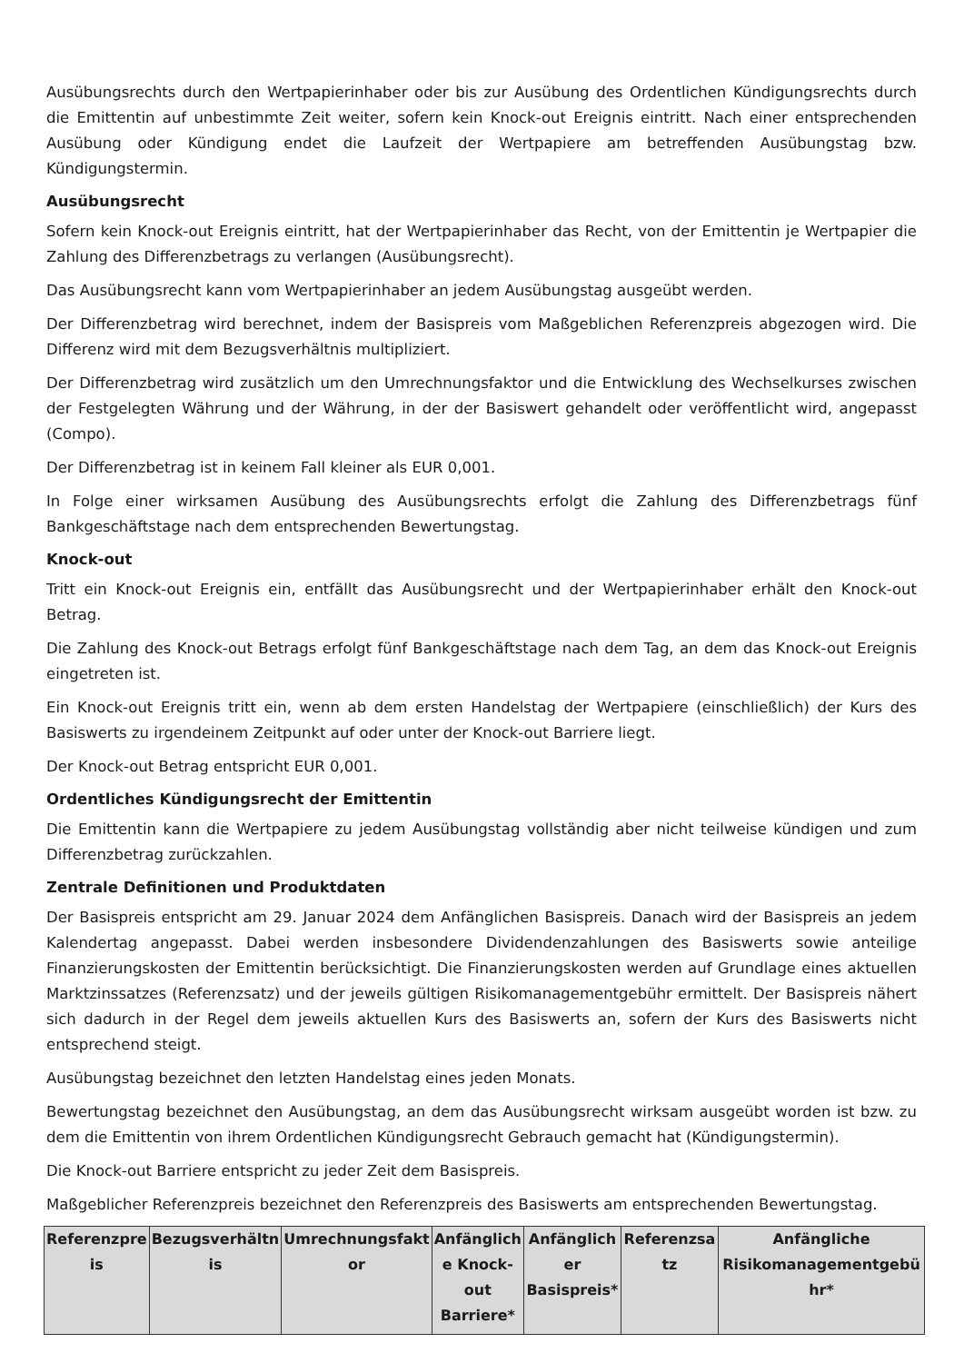Ausübungsrechts durch den Wertpapierinhaber oder bis zur Ausübung des Ordentlichen Kündigungsrechts durch die Emittentin auf unbestimmte Zeit weiter, sofern kein Knock-out Ereignis eintritt. Nach einer entsprechenden Ausübung oder Kündigung endet die Laufzeit der Wertpapiere am betreffenden Ausübungstag bzw. Kündigungstermin.
Ausübungsrecht
Sofern kein Knock-out Ereignis eintritt, hat der Wertpapierinhaber das Recht, von der Emittentin je Wertpapier die Zahlung des Differenzbetrags zu verlangen (Ausübungsrecht).
Das Ausübungsrecht kann vom Wertpapierinhaber an jedem Ausübungstag ausgeübt werden.
Der Differenzbetrag wird berechnet, indem der Basispreis vom Maßgeblichen Referenzpreis abgezogen wird. Die Differenz wird mit dem Bezugsverhältnis multipliziert.
Der Differenzbetrag wird zusätzlich um den Umrechnungsfaktor und die Entwicklung des Wechselkurses zwischen der Festgelegten Währung und der Währung, in der der Basiswert gehandelt oder veröffentlicht wird, angepasst (Compo).
Der Differenzbetrag ist in keinem Fall kleiner als EUR 0,001.
In Folge einer wirksamen Ausübung des Ausübungsrechts erfolgt die Zahlung des Differenzbetrags fünf Bankgeschäftstage nach dem entsprechenden Bewertungstag.
Knock-out
Tritt ein Knock-out Ereignis ein, entfällt das Ausübungsrecht und der Wertpapierinhaber erhält den Knock-out Betrag.
Die Zahlung des Knock-out Betrags erfolgt fünf Bankgeschäftstage nach dem Tag, an dem das Knock-out Ereignis eingetreten ist.
Ein Knock-out Ereignis tritt ein, wenn ab dem ersten Handelstag der Wertpapiere (einschließlich) der Kurs des Basiswerts zu irgendeinem Zeitpunkt auf oder unter der Knock-out Barriere liegt.
Der Knock-out Betrag entspricht EUR 0,001.
Ordentliches Kündigungsrecht der Emittentin
Die Emittentin kann die Wertpapiere zu jedem Ausübungstag vollständig aber nicht teilweise kündigen und zum Differenzbetrag zurückzahlen.
Zentrale Definitionen und Produktdaten
Der Basispreis entspricht am 29. Januar 2024 dem Anfänglichen Basispreis. Danach wird der Basispreis an jedem Kalendertag angepasst. Dabei werden insbesondere Dividendenzahlungen des Basiswerts sowie anteilige Finanzierungskosten der Emittentin berücksichtigt. Die Finanzierungskosten werden auf Grundlage eines aktuellen Marktzinssatzes (Referenzsatz) und der jeweils gültigen Risikomanagementgebühr ermittelt. Der Basispreis nähert sich dadurch in der Regel dem jeweils aktuellen Kurs des Basiswerts an, sofern der Kurs des Basiswerts nicht entsprechend steigt.
Ausübungstag bezeichnet den letzten Handelstag eines jeden Monats.
Bewertungstag bezeichnet den Ausübungstag, an dem das Ausübungsrecht wirksam ausgeübt worden ist bzw. zu dem die Emittentin von ihrem Ordentlichen Kündigungsrecht Gebrauch gemacht hat (Kündigungstermin).
Die Knock-out Barriere entspricht zu jeder Zeit dem Basispreis.
Maßgeblicher Referenzpreis bezeichnet den Referenzpreis des Basiswerts am entsprechenden Bewertungstag.
| Referenzpre is | Bezugsverhältn is | Umrechnungsfakt or | Anfänglich e Knock-out Barriere* | Anfänglich er Basispreis* | Referenzsa tz | Anfängliche Risikomanagementgebü hr* |
| --- | --- | --- | --- | --- | --- | --- |